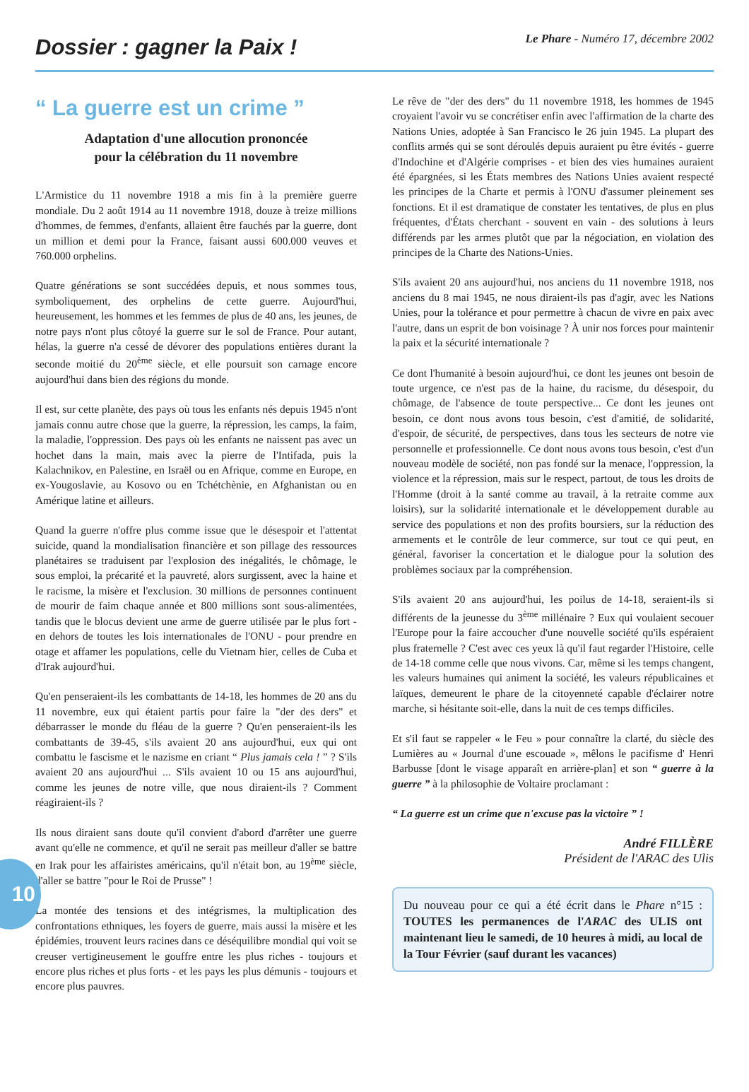Dossier : gagner la Paix !
Le Phare - Numéro 17, décembre 2002
10
“ La guerre est un crime ”
Adaptation d'une allocution prononcée
pour la célébration du 11 novembre
L'Armistice du 11 novembre 1918 a mis fin à la première guerre mondiale. Du 2 août 1914 au 11 novembre 1918, douze à treize millions d'hommes, de femmes, d'enfants, allaient être fauchés par la guerre, dont un million et demi pour la France, faisant aussi 600.000 veuves et 760.000 orphelins.
Quatre générations se sont succédées depuis, et nous sommes tous, symboliquement, des orphelins de cette guerre. Aujourd'hui, heureusement, les hommes et les femmes de plus de 40 ans, les jeunes, de notre pays n'ont plus côtoyé la guerre sur le sol de France. Pour autant, hélas, la guerre n'a cessé de dévorer des populations entières durant la seconde moitié du 20<sup>ème</sup> siècle, et elle poursuit son carnage encore aujourd'hui dans bien des régions du monde.
Il est, sur cette planète, des pays où tous les enfants nés depuis 1945 n'ont jamais connu autre chose que la guerre, la répression, les camps, la faim, la maladie, l'oppression. Des pays où les enfants ne naissent pas avec un hochet dans la main, mais avec la pierre de l'Intifada, puis la Kalachnikov, en Palestine, en Israël ou en Afrique, comme en Europe, en ex-Yougoslavie, au Kosovo ou en Tchétchènie, en Afghanistan ou en Amérique latine et ailleurs.
Quand la guerre n'offre plus comme issue que le désespoir et l'attentat suicide, quand la mondialisation financière et son pillage des ressources planétaires se traduisent par l'explosion des inégalités, le chômage, le sous emploi, la précarité et la pauvreté, alors surgissent, avec la haine et le racisme, la misère et l'exclusion. 30 millions de personnes continuent de mourir de faim chaque année et 800 millions sont sous-alimentées, tandis que le blocus devient une arme de guerre utilisée par le plus fort - en dehors de toutes les lois internationales de l'ONU - pour prendre en otage et affamer les populations, celle du Vietnam hier, celles de Cuba et d'Irak aujourd'hui.
Qu'en penseraient-ils les combattants de 14-18, les hommes de 20 ans du 11 novembre, eux qui étaient partis pour faire la "der des ders" et débarrasser le monde du fléau de la guerre ? Qu'en penseraient-ils les combattants de 39-45, s'ils avaient 20 ans aujourd'hui, eux qui ont combattu le fascisme et le nazisme en criant “ Plus jamais cela ! ” ? S'ils avaient 20 ans aujourd'hui ... S'ils avaient 10 ou 15 ans aujourd'hui, comme les jeunes de notre ville, que nous diraient-ils ? Comment réagiraient-ils ?
Ils nous diraient sans doute qu'il convient d'abord d'arrêter une guerre avant qu'elle ne commence, et qu'il ne serait pas meilleur d'aller se battre en Irak pour les affairistes américains, qu'il n'était bon, au 19<sup>ème</sup> siècle, d'aller se battre "pour le Roi de Prusse" !
La montée des tensions et des intégrismes, la multiplication des confrontations ethniques, les foyers de guerre, mais aussi la misère et les épidémies, trouvent leurs racines dans ce déséquilibre mondial qui voit se creuser vertigineusement le gouffre entre les plus riches - toujours et encore plus riches et plus forts - et les pays les plus démunis - toujours et encore plus pauvres.
Le rêve de "der des ders" du 11 novembre 1918, les hommes de 1945 croyaient l'avoir vu se concrétiser enfin avec l'affirmation de la charte des Nations Unies, adoptée à San Francisco le 26 juin 1945. La plupart des conflits armés qui se sont déroulés depuis auraient pu être évités - guerre d'Indochine et d'Algérie comprises - et bien des vies humaines auraient été épargnées, si les États membres des Nations Unies avaient respecté les principes de la Charte et permis à l'ONU d'assumer pleinement ses fonctions. Et il est dramatique de constater les tentatives, de plus en plus fréquentes, d'États cherchant - souvent en vain - des solutions à leurs différends par les armes plutôt que par la négociation, en violation des principes de la Charte des Nations-Unies.
S'ils avaient 20 ans aujourd'hui, nos anciens du 11 novembre 1918, nos anciens du 8 mai 1945, ne nous diraient-ils pas d'agir, avec les Nations Unies, pour la tolérance et pour permettre à chacun de vivre en paix avec l'autre, dans un esprit de bon voisinage ? À unir nos forces pour maintenir la paix et la sécurité internationale ?
Ce dont l'humanité à besoin aujourd'hui, ce dont les jeunes ont besoin de toute urgence, ce n'est pas de la haine, du racisme, du désespoir, du chômage, de l'absence de toute perspective... Ce dont les jeunes ont besoin, ce dont nous avons tous besoin, c'est d'amitié, de solidarité, d'espoir, de sécurité, de perspectives, dans tous les secteurs de notre vie personnelle et professionnelle. Ce dont nous avons tous besoin, c'est d'un nouveau modèle de société, non pas fondé sur la menace, l'oppression, la violence et la répression, mais sur le respect, partout, de tous les droits de l'Homme (droit à la santé comme au travail, à la retraite comme aux loisirs), sur la solidarité internationale et le développement durable au service des populations et non des profits boursiers, sur la réduction des armements et le contrôle de leur commerce, sur tout ce qui peut, en général, favoriser la concertation et le dialogue pour la solution des problèmes sociaux par la compréhension.
S'ils avaient 20 ans aujourd'hui, les poilus de 14-18, seraient-ils si différents de la jeunesse du 3<sup>ème</sup> millénaire ? Eux qui voulaient secouer l'Europe pour la faire accoucher d'une nouvelle société qu'ils espéraient plus fraternelle ? C'est avec ces yeux là qu'il faut regarder l'Histoire, celle de 14-18 comme celle que nous vivons. Car, même si les temps changent, les valeurs humaines qui animent la société, les valeurs républicaines et laïques, demeurent le phare de la citoyenneté capable d'éclairer notre marche, si hésitante soit-elle, dans la nuit de ces temps difficiles.
Et s'il faut se rappeler « le Feu » pour connaître la clarté, du siècle des Lumières au « Journal d'une escouade », mêlons le pacifisme d' Henri Barbusse [dont le visage apparaît en arrière-plan] et son “ guerre à la guerre ” à la philosophie de Voltaire proclamant :
“ La guerre est un crime que n'excuse pas la victoire ” !
André FILLÈRE
Président de l'ARAC des Ulis
Du nouveau pour ce qui a été écrit dans le Phare n°15 : TOUTES les permanences de l'ARAC des ULIS ont maintenant lieu le samedi, de 10 heures à midi, au local de la Tour Février (sauf durant les vacances)